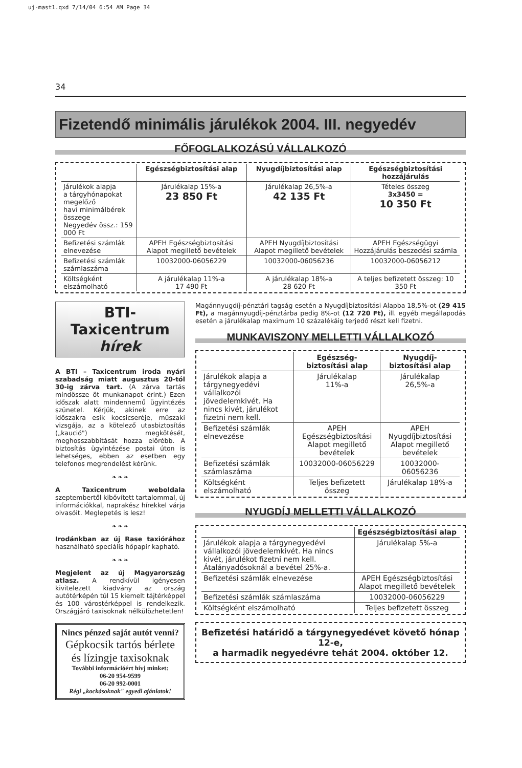uj-mast1.qxd 7/14/04 6:54 AM Page 34
34
Fizetendő minimális járulékok 2004. III. negyedév
FŐFOGLALKOZÁSÚ VÁLLALKOZÓ
| | Egészségbiztosítási alap | Nyugdíjbiztosítási alap | Egészségbiztosítási hozzájárulás |
| --- | --- | --- | --- |
| Járulékok alapja a tárgyhónapokat megelőző havi minimálbérek összege Negyedév össz.: 159 000 Ft | Járulékalap 15%-a 23 850 Ft | Járulékalap 26,5%-a 42 135 Ft | Tételes összeg 3x3450 = 10 350 Ft |
| Befizetési számlák elnevezése | APEH Egészségbiztosítási Alapot megillető bevételek | APEH Nyugdíjbiztosítási Alapot megillető bevételek | APEH Egészségügyi Hozzájárulás beszedési számla |
| Befizetési számlák számlaszáma | 10032000-06056229 | 10032000-06056236 | 10032000-06056212 |
| Költségként elszámolható | A járulékalap 11%-a 17 490 Ft | A járulékalap 18%-a 28 620 Ft | A teljes befizetett összeg: 10 350 Ft |
BTI-Taxicentrum
hírek
A BTI – Taxicentrum iroda nyári szabadság miatt augusztus 20-tól 30-ig zárva tart. (A zárva tartás mindössze öt munkanapot érint.) Ezen időszak alatt mindennemű ügyintézés szünetel. Kérjük, akinek erre az időszakra esik kocsicseréje, műszaki vizsgája, az a kötelező utasbiztosítás („kaució") megkötését, meghosszabbítását hozza előrébb. A biztosítás ügyintézése postai úton is lehetséges, ebben az esetben egy telefonos megrendelést kérünk.
❧ ❧ ❧
A Taxicentrum weboldala szeptembertől kibővített tartalommal, új információkkal, naprakész hírekkel várja olvasóit. Meglepetés is lesz!
❧ ❧ ❧
Irodánkban az új Rase taxiórához használható speciális hőpapír kapható.
❧ ❧ ❧
Megjelent az új Magyarország atlasz. A rendkívül igényesen kivitelezett kiadvány az ország autótérképén túl 15 kiemelt tájtérképpel és 100 várostérképpel is rendelkezik. Országjáró taxisoknak nélkülözhetetlen!
Nincs pénzed saját autót venni?
Gépkocsik tartós bérlete
és lízingje taxisoknak
További információért hívj minket:
06-20 954-9599
06-20 992-0001
Régi „kockásoknak" egyedi ajánlatok!
Magánnyugdíj-pénztári tagság esetén a Nyugdíjbiztosítási Alapba 18,5%-ot (29 415 Ft), a magánnyugdíj-pénztárba pedig 8%-ot (12 720 Ft), ill. egyéb megállapodás esetén a járulékalap maximum 10 százalékáig terjedő részt kell fizetni.
MUNKAVISZONY MELLETTI VÁLLALKOZÓ
| | Egészség- biztosítási alap | Nyugdíj- biztosítási alap |
| --- | --- | --- |
| Járulékok alapja a tárgynegyedévi vállalkozói jövedelemkivét. Ha nincs kivét, járulékot fizetni nem kell. | Járulékalap 11%-a | Járulékalap 26,5%-a |
| Befizetési számlák elnevezése | APEH Egészségbiztosítási Alapot megillető bevételek | APEH Nyugdíjbiztosítási Alapot megillető bevételek |
| Befizetési számlák számlaszáma | 10032000-06056229 | 10032000-06056236 |
| Költségként elszámolható | Teljes befizetett összeg | Járulékalap 18%-a |
NYUGDÍJ MELLETTI VÁLLALKOZÓ
| | Egészségbiztosítási alap |
| --- | --- |
| Járulékok alapja a tárgynegyedévi vállalkozói jövedelemkivét. Ha nincs kivét, járulékot fizetni nem kell. Átalányadósoknál a bevétel 25%-a. | Járulékalap 5%-a |
| Befizetési számlák elnevezése | APEH Egészségbiztosítási Alapot megillető bevételek |
| Befizetési számlák számlaszáma | 10032000-06056229 |
| Költségként elszámolható | Teljes befizetett összeg |
Befizetési határidő a tárgynegyedévet követő hónap 12-e,
a harmadik negyedévre tehát 2004. október 12.